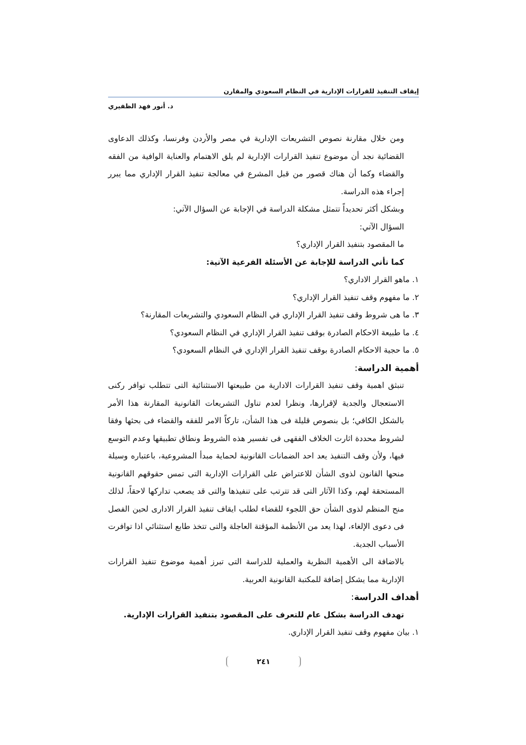إيقاف التنفيذ للقرارات الإدارية في النظام السعودي والمقارن
د. أنور فهد الظفيري
ومن خلال مقارنة نصوص التشريعات الإدارية في مصر والأردن وفرنسا، وكذلك الدعاوى القضائية نجد أن موضوع تنفيذ القرارات الإدارية لم يلق الاهتمام والعناية الوافية من الفقه والقضاء وكما أن هناك قصور من قبل المشرع في معالجة تنفيذ القرار الإداري مما يبرر إجراء هذه الدراسة.
وبشكل أكثر تحديداً تتمثل مشكلة الدراسة في الإجابة عن السؤال الآتي:
السؤال الآتي:
ما المقصود بتنفيذ القرار الإداري؟
كما تأتي الدراسة للإجابة عن الأسئلة الفرعية الآتية:
١. ماهو القرار الاداري؟
٢. ما مفهوم وقف تنفيذ القرار الإداري؟
٣. ما هى شروط وقف تنفيذ القرار الإداري في النظام السعودي والتشريعات المقارنة؟
٤. ما طبيعة الاحكام الصادرة بوقف تنفيذ القرار الإداري في النظام السعودي؟
٥. ما حجية الاحكام الصادرة بوقف تنفيذ القرار الإداري في النظام السعودي؟
أهمية الدراسة:
تنبثق اهمية وقف تنفيذ القرارات الادارية من طبيعتها الاستثنائية التى تتطلب توافر ركنى الاستعجال والجدية لإقرارها، ونظرا لعدم تناول التشريعات القانونية المقارنة هذا الأمر بالشكل الكافي؛ بل بنصوص قليلة فى هذا الشأن، تاركاً الامر للفقه والقضاء فى بحثها وفقا لشروط محددة اثارت الخلاف الفقهى فى تفسير هذه الشروط ونطاق تطبيقها وعدم التوسع فيها، ولأن وقف التنفيذ يعد احد الضمانات القانونية لحماية مبدأ المشروعية، باعتباره وسيلة منحها القانون لذوى الشأن للاعتراض على القرارات الإدارية التى تمس حقوقهم القانونية المستحقة لهم، وكذا الآثار التى قد تترتب على تنفيذها والتى قد يصعب تداركها لاحقاً، لذلك منح المنظم لذوى الشأن حق اللجوء للقضاء لطلب ايقاف تنفيذ القرار الادارى لحين الفصل فى دعوى الإلغاء، لهذا يعد من الأنظمة المؤقتة العاجلة والتى تتخذ طابع استثنائي اذا توافرت الأسباب الجدية.
بالاضافة الى الأهمية النظرية والعملية للدراسة التى تبرز أهمية موضوع تنفيذ القرارات الإدارية مما يشكل إضافة للمكتبة القانونية العربية.
أهداف الدراسة:
تهدف الدراسة بشكل عام للتعرف على المقصود بتنفيذ القرارات الإدارية.
١. بيان مفهوم وقف تنفيذ القرار الإداري.
٢٤١